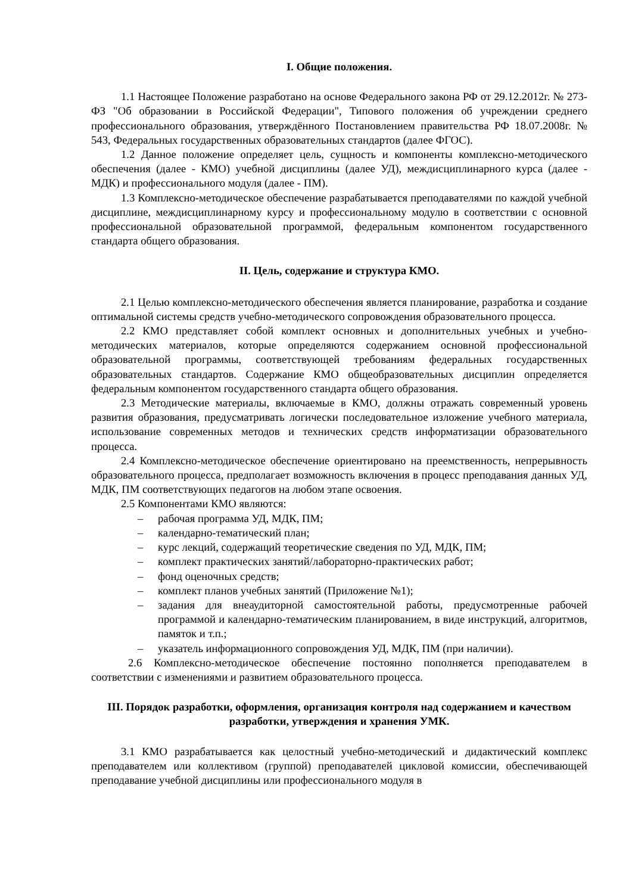I. Общие положения.
1.1 Настоящее Положение разработано на основе Федерального закона РФ от 29.12.2012г. № 273-ФЗ "Об образовании в Российской Федерации", Типового положения об учреждении среднего профессионального образования, утверждённого Постановлением правительства РФ 18.07.2008г. № 543, Федеральных государственных образовательных стандартов (далее ФГОС).
1.2 Данное положение определяет цель, сущность и компоненты комплексно-методического обеспечения (далее - КМО) учебной дисциплины (далее УД), междисциплинарного курса (далее - МДК) и профессионального модуля (далее - ПМ).
1.3 Комплексно-методическое обеспечение разрабатывается преподавателями по каждой учебной дисциплине, междисциплинарному курсу и профессиональному модулю в соответствии с основной профессиональной образовательной программой, федеральным компонентом государственного стандарта общего образования.
II. Цель, содержание и структура КМО.
2.1 Целью комплексно-методического обеспечения является планирование, разработка и создание оптимальной системы средств учебно-методического сопровождения образовательного процесса.
2.2 КМО представляет собой комплект основных и дополнительных учебных и учебно-методических материалов, которые определяются содержанием основной профессиональной образовательной программы, соответствующей требованиям федеральных государственных образовательных стандартов. Содержание КМО общеобразовательных дисциплин определяется федеральным компонентом государственного стандарта общего образования.
2.3 Методические материалы, включаемые в КМО, должны отражать современный уровень развития образования, предусматривать логически последовательное изложение учебного материала, использование современных методов и технических средств информатизации образовательного процесса.
2.4 Комплексно-методическое обеспечение ориентировано на преемственность, непрерывность образовательного процесса, предполагает возможность включения в процесс преподавания данных УД, МДК, ПМ соответствующих педагогов на любом этапе освоения.
2.5 Компонентами КМО являются:
– рабочая программа УД, МДК, ПМ;
– календарно-тематический план;
– курс лекций, содержащий теоретические сведения по УД, МДК, ПМ;
– комплект практических занятий/лабораторно-практических работ;
– фонд оценочных средств;
– комплект планов учебных занятий (Приложение №1);
– задания для внеаудиторной самостоятельной работы, предусмотренные рабочей программой и календарно-тематическим планированием, в виде инструкций, алгоритмов, памяток и т.п.;
– указатель информационного сопровождения УД, МДК, ПМ (при наличии).
2.6 Комплексно-методическое обеспечение постоянно пополняется преподавателем в соответствии с изменениями и развитием образовательного процесса.
III. Порядок разработки, оформления, организация контроля над содержанием и качеством разработки, утверждения и хранения УМК.
3.1 КМО разрабатывается как целостный учебно-методический и дидактический комплекс преподавателем или коллективом (группой) преподавателей цикловой комиссии, обеспечивающей преподавание учебной дисциплины или профессионального модуля в